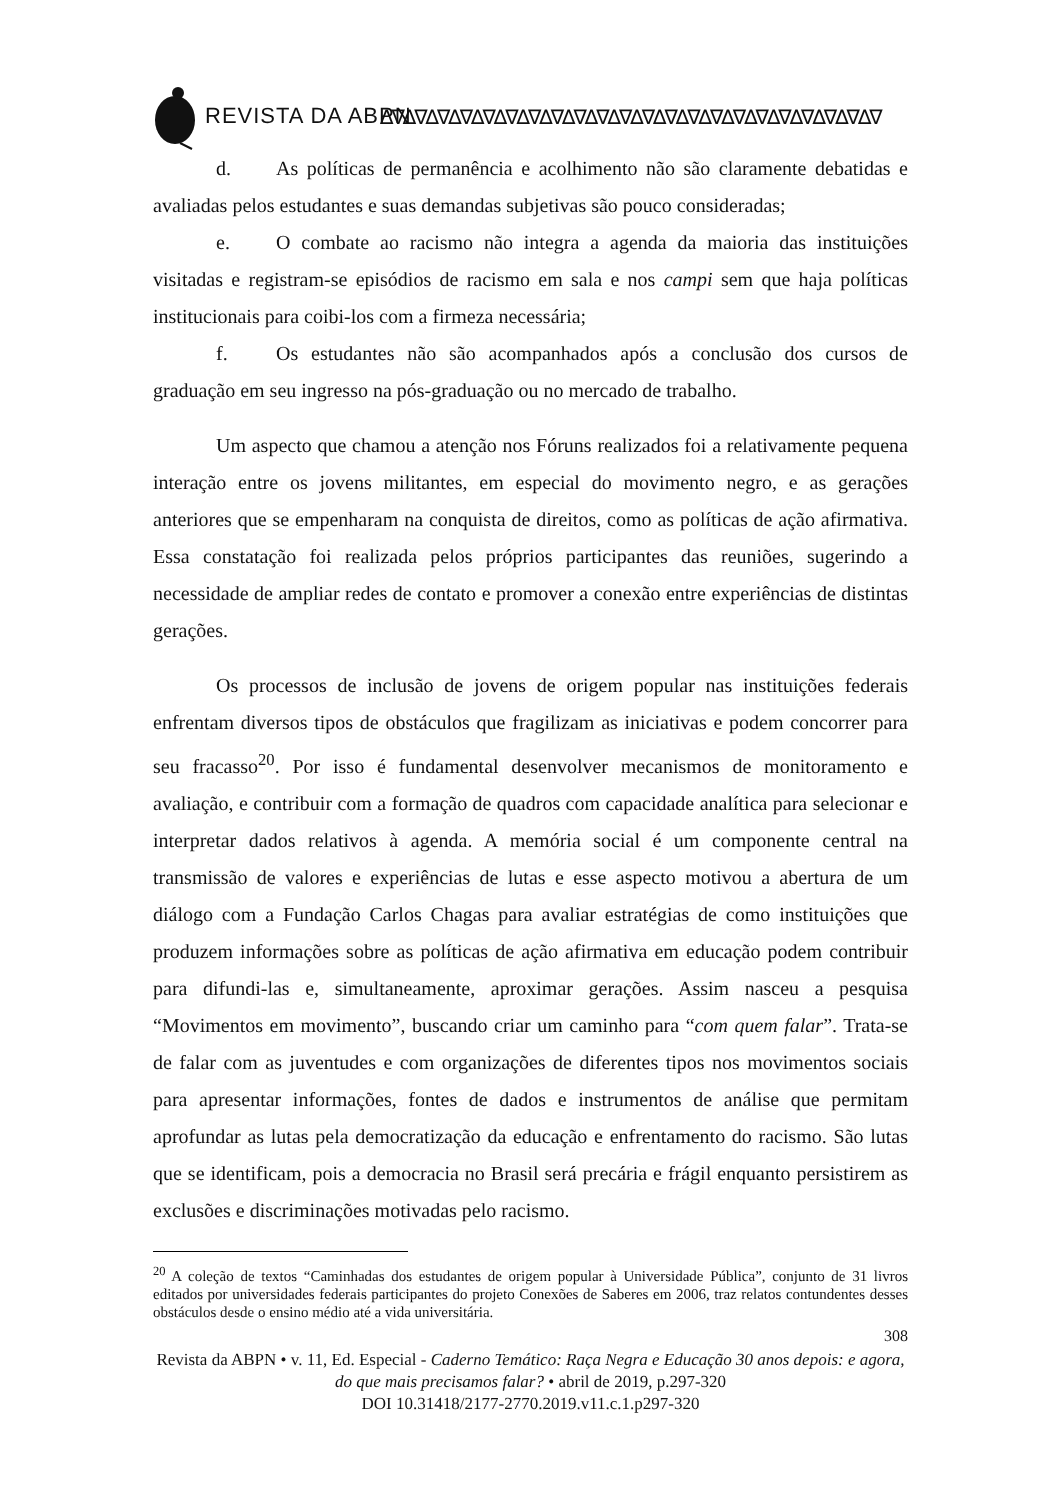REVISTA DA ABPN ∆∇∆∇∆∇∆∇∆∇∆∇∆∇∆∇∆∇∆∇∆∇∆∇∆∇∆∇∆∇∆∇∆∇∆∇∆∇∆∇∆∇∆∇
d. As políticas de permanência e acolhimento não são claramente debatidas e avaliadas pelos estudantes e suas demandas subjetivas são pouco consideradas;
e. O combate ao racismo não integra a agenda da maioria das instituições visitadas e registram-se episódios de racismo em sala e nos campi sem que haja políticas institucionais para coibi-los com a firmeza necessária;
f. Os estudantes não são acompanhados após a conclusão dos cursos de graduação em seu ingresso na pós-graduação ou no mercado de trabalho.
Um aspecto que chamou a atenção nos Fóruns realizados foi a relativamente pequena interação entre os jovens militantes, em especial do movimento negro, e as gerações anteriores que se empenharam na conquista de direitos, como as políticas de ação afirmativa. Essa constatação foi realizada pelos próprios participantes das reuniões, sugerindo a necessidade de ampliar redes de contato e promover a conexão entre experiências de distintas gerações.
Os processos de inclusão de jovens de origem popular nas instituições federais enfrentam diversos tipos de obstáculos que fragilizam as iniciativas e podem concorrer para seu fracasso<sup>20</sup>. Por isso é fundamental desenvolver mecanismos de monitoramento e avaliação, e contribuir com a formação de quadros com capacidade analítica para selecionar e interpretar dados relativos à agenda. A memória social é um componente central na transmissão de valores e experiências de lutas e esse aspecto motivou a abertura de um diálogo com a Fundação Carlos Chagas para avaliar estratégias de como instituições que produzem informações sobre as políticas de ação afirmativa em educação podem contribuir para difundi-las e, simultaneamente, aproximar gerações. Assim nasceu a pesquisa “Movimentos em movimento”, buscando criar um caminho para “com quem falar”. Trata-se de falar com as juventudes e com organizações de diferentes tipos nos movimentos sociais para apresentar informações, fontes de dados e instrumentos de análise que permitam aprofundar as lutas pela democratização da educação e enfrentamento do racismo. São lutas que se identificam, pois a democracia no Brasil será precária e frágil enquanto persistirem as exclusões e discriminações motivadas pelo racismo.
<sup>20</sup> A coleção de textos “Caminhadas dos estudantes de origem popular à Universidade Pública”, conjunto de 31 livros editados por universidades federais participantes do projeto Conexões de Saberes em 2006, traz relatos contundentes desses obstáculos desde o ensino médio até a vida universitária.
308
Revista da ABPN • v. 11, Ed. Especial - Caderno Temático: Raça Negra e Educação 30 anos depois: e agora, do que mais precisamos falar? • abril de 2019, p.297-320
DOI 10.31418/2177-2770.2019.v11.c.1.p297-320